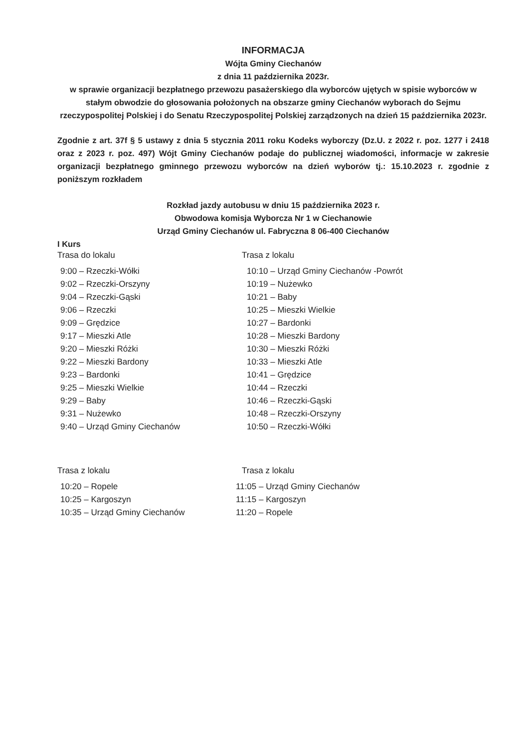INFORMACJA
Wójta Gminy Ciechanów
z dnia 11 października 2023r.
w sprawie organizacji bezpłatnego przewozu pasażerskiego dla wyborców ujętych w spisie wyborców w stałym obwodzie do głosowania położonych na obszarze gminy Ciechanów wyborach do Sejmu rzeczypospolitej Polskiej i do Senatu Rzeczypospolitej Polskiej zarządzonych na dzień 15 października 2023r.
Zgodnie z art. 37f § 5 ustawy z dnia 5 stycznia 2011 roku Kodeks wyborczy (Dz.U. z 2022 r. poz. 1277 i 2418 oraz z 2023 r. poz. 497) Wójt Gminy Ciechanów podaje do publicznej wiadomości, informacje w zakresie organizacji bezpłatnego gminnego przewozu wyborców na dzień wyborów tj.: 15.10.2023 r. zgodnie z poniższym rozkładem
Rozkład jazdy autobusu w dniu 15 października 2023 r.
Obwodowa komisja Wyborcza Nr 1 w Ciechanowie
Urząd Gminy Ciechanów ul. Fabryczna 8 06-400 Ciechanów
I Kurs
Trasa do lokalu
9:00 – Rzeczki-Wółki
9:02 – Rzeczki-Orszyny
9:04 – Rzeczki-Gąski
9:06 – Rzeczki
9:09 – Grędzice
9:17 – Mieszki Atle
9:20 – Mieszki Różki
9:22 – Mieszki Bardony
9:23 – Bardonki
9:25 – Mieszki Wielkie
9:29 – Baby
9:31 – Nużewko
9:40 – Urząd Gminy Ciechanów
Trasa z lokalu
10:10 – Urząd Gminy Ciechanów -Powrót
10:19 – Nużewko
10:21 – Baby
10:25 – Mieszki Wielkie
10:27 – Bardonki
10:28 – Mieszki Bardony
10:30 – Mieszki Różki
10:33 – Mieszki Atle
10:41 – Grędzice
10:44 – Rzeczki
10:46 – Rzeczki-Gąski
10:48 – Rzeczki-Orszyny
10:50 – Rzeczki-Wółki
Trasa z lokalu
10:20 – Ropele
10:25 – Kargoszyn
10:35 – Urząd Gminy Ciechanów
Trasa z lokalu
11:05 – Urząd Gminy Ciechanów
11:15 – Kargoszyn
11:20 – Ropele